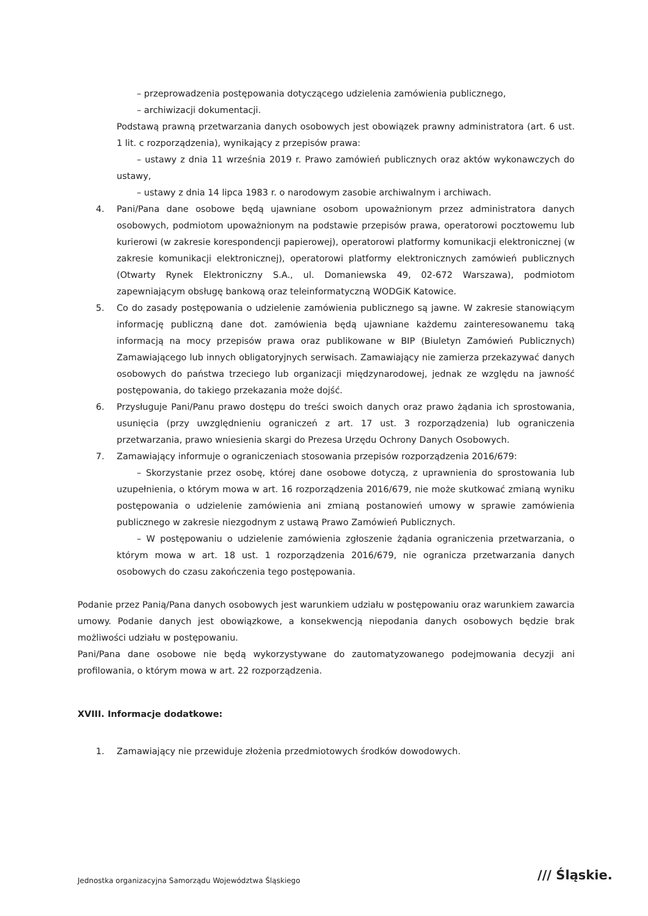– przeprowadzenia postępowania dotyczącego udzielenia zamówienia publicznego,
– archiwizacji dokumentacji.
Podstawą prawną przetwarzania danych osobowych jest obowiązek prawny administratora (art. 6 ust. 1 lit. c rozporządzenia), wynikający z przepisów prawa:
– ustawy z dnia 11 września 2019 r. Prawo zamówień publicznych oraz aktów wykonawczych do ustawy,
– ustawy z dnia 14 lipca 1983 r. o narodowym zasobie archiwalnym i archiwach.
4. Pani/Pana dane osobowe będą ujawniane osobom upoważnionym przez administratora danych osobowych, podmiotom upoważnionym na podstawie przepisów prawa, operatorowi pocztowemu lub kurierowi (w zakresie korespondencji papierowej), operatorowi platformy komunikacji elektronicznej (w zakresie komunikacji elektronicznej), operatorowi platformy elektronicznych zamówień publicznych (Otwarty Rynek Elektroniczny S.A., ul. Domaniewska 49, 02-672 Warszawa), podmiotom zapewniającym obsługę bankową oraz teleinformatyczną WODGiK Katowice.
5. Co do zasady postępowania o udzielenie zamówienia publicznego są jawne. W zakresie stanowiącym informację publiczną dane dot. zamówienia będą ujawniane każdemu zainteresowanemu taką informacją na mocy przepisów prawa oraz publikowane w BIP (Biuletyn Zamówień Publicznych) Zamawiającego lub innych obligatoryjnych serwisach. Zamawiający nie zamierza przekazywać danych osobowych do państwa trzeciego lub organizacji międzynarodowej, jednak ze względu na jawność postępowania, do takiego przekazania może dojść.
6. Przysługuje Pani/Panu prawo dostępu do treści swoich danych oraz prawo żądania ich sprostowania, usunięcia (przy uwzględnieniu ograniczeń z art. 17 ust. 3 rozporządzenia) lub ograniczenia przetwarzania, prawo wniesienia skargi do Prezesa Urzędu Ochrony Danych Osobowych.
7. Zamawiający informuje o ograniczeniach stosowania przepisów rozporządzenia 2016/679:
– Skorzystanie przez osobę, której dane osobowe dotyczą, z uprawnienia do sprostowania lub uzupełnienia, o którym mowa w art. 16 rozporządzenia 2016/679, nie może skutkować zmianą wyniku postępowania o udzielenie zamówienia ani zmianą postanowień umowy w sprawie zamówienia publicznego w zakresie niezgodnym z ustawą Prawo Zamówień Publicznych.
– W postępowaniu o udzielenie zamówienia zgłoszenie żądania ograniczenia przetwarzania, o którym mowa w art. 18 ust. 1 rozporządzenia 2016/679, nie ogranicza przetwarzania danych osobowych do czasu zakończenia tego postępowania.
Podanie przez Panią/Pana danych osobowych jest warunkiem udziału w postępowaniu oraz warunkiem zawarcia umowy. Podanie danych jest obowiązkowe, a konsekwencją niepodania danych osobowych będzie brak możliwości udziału w postępowaniu.
Pani/Pana dane osobowe nie będą wykorzystywane do zautomatyzowanego podejmowania decyzji ani profilowania, o którym mowa w art. 22 rozporządzenia.
XVIII. Informacje dodatkowe:
1. Zamawiający nie przewiduje złożenia przedmiotowych środków dowodowych.
Jednostka organizacyjna Samorządu Województwa Śląskiego
/// Śląskie.